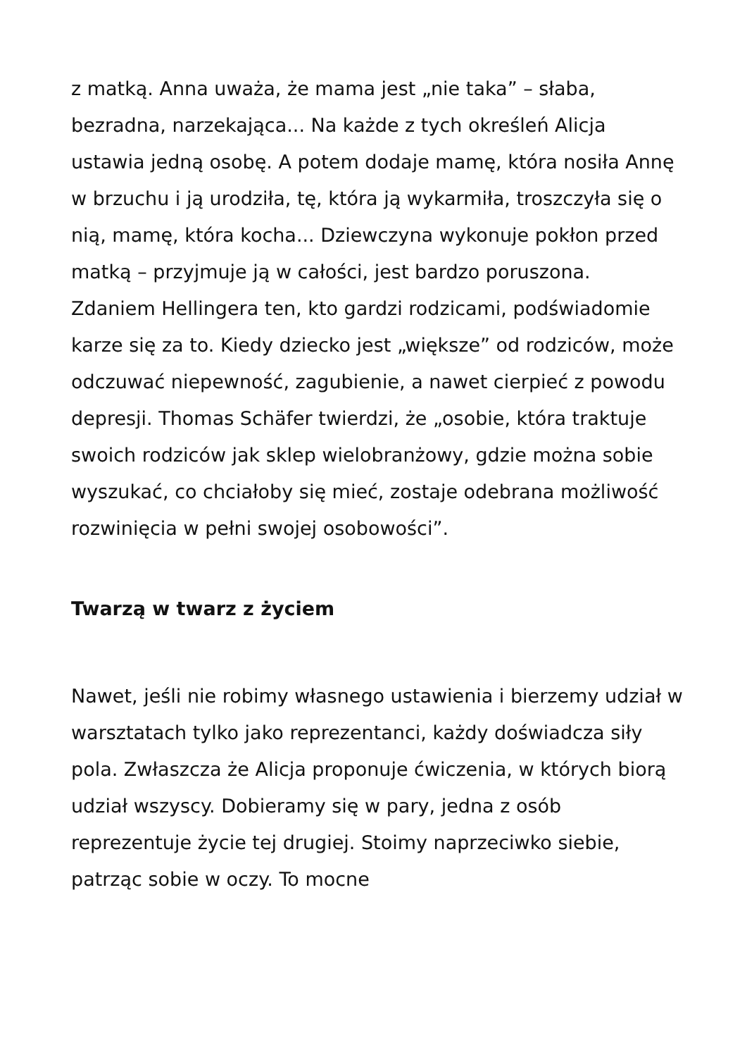z matką. Anna uważa, że mama jest „nie taka” – słaba, bezradna, narzekająca... Na każde z tych określeń Alicja ustawia jedną osobę. A potem dodaje mamę, która nosiła Annę w brzuchu i ją urodziła, tę, która ją wykarmiła, troszczyła się o nią, mamę, która kocha... Dziewczyna wykonuje pokłon przed matką – przyjmuje ją w całości, jest bardzo poruszona.
Zdaniem Hellingera ten, kto gardzi rodzicami, podświadomie karze się za to. Kiedy dziecko jest „większe” od rodziców, może odczuwać niepewność, zagubienie, a nawet cierpieć z powodu depresji. Thomas Schäfer twierdzi, że „osobie, która traktuje swoich rodziców jak sklep wielobranżowy, gdzie można sobie wyszukać, co chciałoby się mieć, zostaje odebrana możliwość rozwinięcia w pełni swojej osobowości”.
Twarzą w twarz z życiem
Nawet, jeśli nie robimy własnego ustawienia i bierzemy udział w warsztatach tylko jako reprezentanci, każdy doświadcza siły pola. Zwłaszcza że Alicja proponuje ćwiczenia, w których biorą udział wszyscy. Dobieramy się w pary, jedna z osób reprezentuje życie tej drugiej. Stoimy naprzeciwko siebie, patrząc sobie w oczy. To mocne